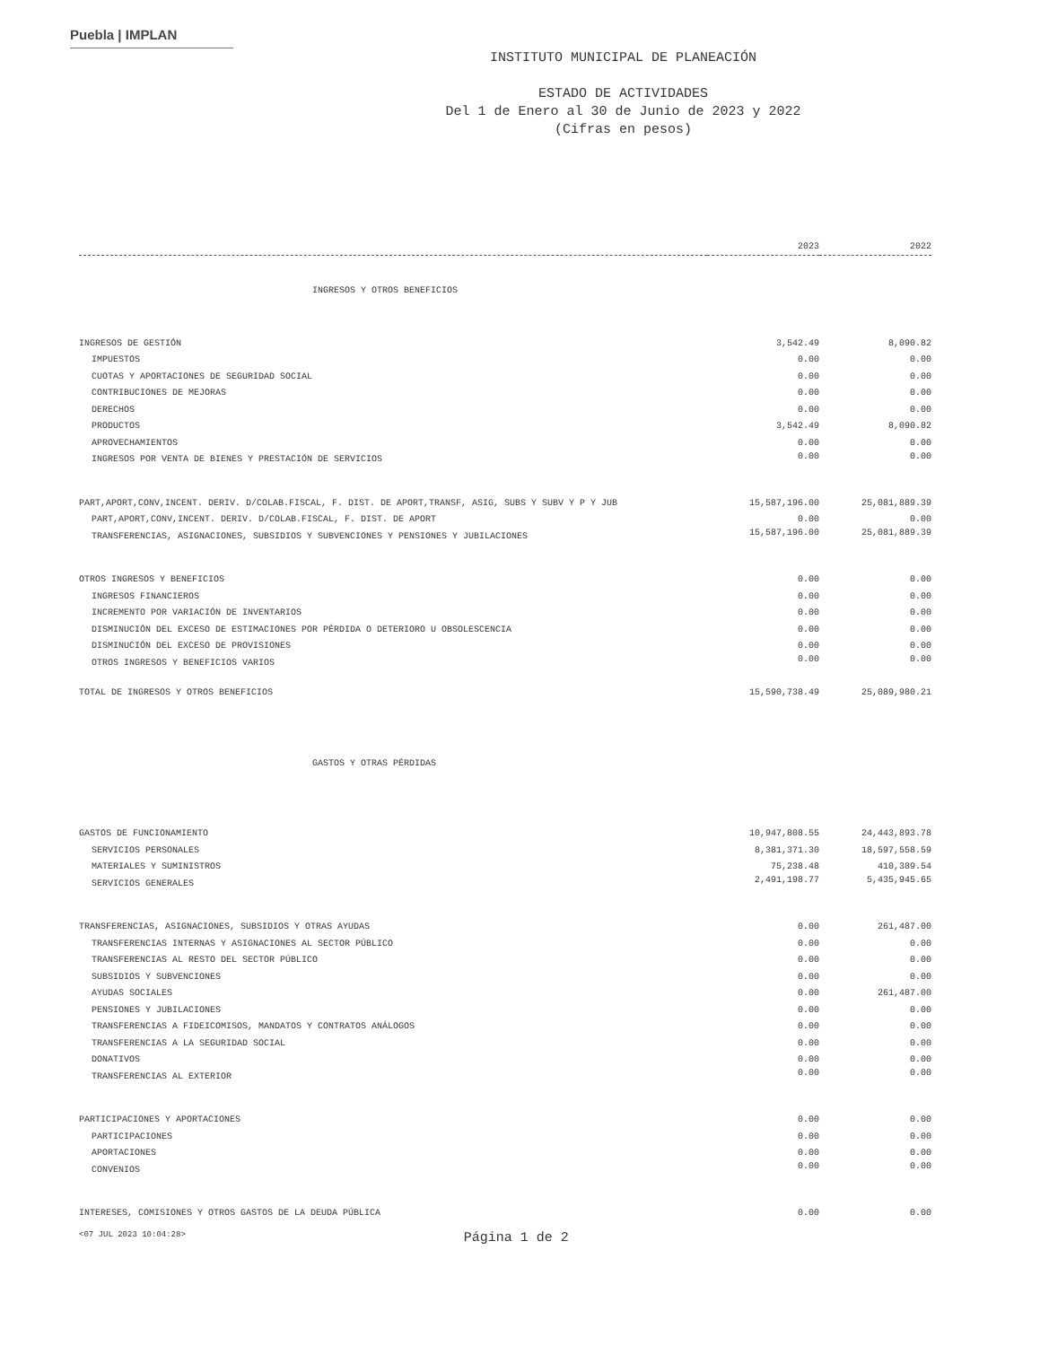Puebla | IMPLAN
INSTITUTO MUNICIPAL DE PLANEACIÓN
ESTADO DE ACTIVIDADES
Del 1 de Enero al 30 de Junio de 2023 y 2022
(Cifras en pesos)
| | 2023 | 2022 |
| --- | --- | --- |
| INGRESOS Y OTROS BENEFICIOS | | |
| INGRESOS DE GESTIÓN | 3,542.49 | 8,090.82 |
| IMPUESTOS | 0.00 | 0.00 |
| CUOTAS Y APORTACIONES DE SEGURIDAD SOCIAL | 0.00 | 0.00 |
| CONTRIBUCIONES DE MEJORAS | 0.00 | 0.00 |
| DERECHOS | 0.00 | 0.00 |
| PRODUCTOS | 3,542.49 | 8,090.82 |
| APROVECHAMIENTOS | 0.00 | 0.00 |
| INGRESOS POR VENTA DE BIENES Y PRESTACIÓN DE SERVICIOS | 0.00 | 0.00 |
| PART,APORT,CONV,INCENT. DERIV. D/COLAB.FISCAL, F. DIST. DE APORT,TRANSF, ASIG, SUBS Y SUBV Y P Y JUB | 15,587,196.00 | 25,081,889.39 |
| PART,APORT,CONV,INCENT. DERIV. D/COLAB.FISCAL, F. DIST. DE APORT | 0.00 | 0.00 |
| TRANSFERENCIAS, ASIGNACIONES, SUBSIDIOS Y SUBVENCIONES Y PENSIONES Y JUBILACIONES | 15,587,196.00 | 25,081,889.39 |
| OTROS INGRESOS Y BENEFICIOS | 0.00 | 0.00 |
| INGRESOS FINANCIEROS | 0.00 | 0.00 |
| INCREMENTO POR VARIACIÓN DE INVENTARIOS | 0.00 | 0.00 |
| DISMINUCIÓN DEL EXCESO DE ESTIMACIONES POR PÉRDIDA O DETERIORO U OBSOLESCENCIA | 0.00 | 0.00 |
| DISMINUCIÓN DEL EXCESO DE PROVISIONES | 0.00 | 0.00 |
| OTROS INGRESOS Y BENEFICIOS VARIOS | 0.00 | 0.00 |
| TOTAL DE INGRESOS Y OTROS BENEFICIOS | 15,590,738.49 | 25,089,980.21 |
| GASTOS Y OTRAS PÉRDIDAS | | |
| GASTOS DE FUNCIONAMIENTO | 10,947,808.55 | 24,443,893.78 |
| SERVICIOS PERSONALES | 8,381,371.30 | 18,597,558.59 |
| MATERIALES Y SUMINISTROS | 75,238.48 | 410,389.54 |
| SERVICIOS GENERALES | 2,491,198.77 | 5,435,945.65 |
| TRANSFERENCIAS, ASIGNACIONES, SUBSIDIOS Y OTRAS AYUDAS | 0.00 | 261,487.00 |
| TRANSFERENCIAS INTERNAS Y ASIGNACIONES AL SECTOR PÚBLICO | 0.00 | 0.00 |
| TRANSFERENCIAS AL RESTO DEL SECTOR PÚBLICO | 0.00 | 0.00 |
| SUBSIDIOS Y SUBVENCIONES | 0.00 | 0.00 |
| AYUDAS SOCIALES | 0.00 | 261,487.00 |
| PENSIONES Y JUBILACIONES | 0.00 | 0.00 |
| TRANSFERENCIAS A FIDEICOMISOS, MANDATOS Y CONTRATOS ANÁLOGOS | 0.00 | 0.00 |
| TRANSFERENCIAS A LA SEGURIDAD SOCIAL | 0.00 | 0.00 |
| DONATIVOS | 0.00 | 0.00 |
| TRANSFERENCIAS AL EXTERIOR | 0.00 | 0.00 |
| PARTICIPACIONES Y APORTACIONES | 0.00 | 0.00 |
| PARTICIPACIONES | 0.00 | 0.00 |
| APORTACIONES | 0.00 | 0.00 |
| CONVENIOS | 0.00 | 0.00 |
| INTERESES, COMISIONES Y OTROS GASTOS DE LA DEUDA PÚBLICA | 0.00 | 0.00 |
<07 JUL 2023 10:04:28> Página 1 de 2